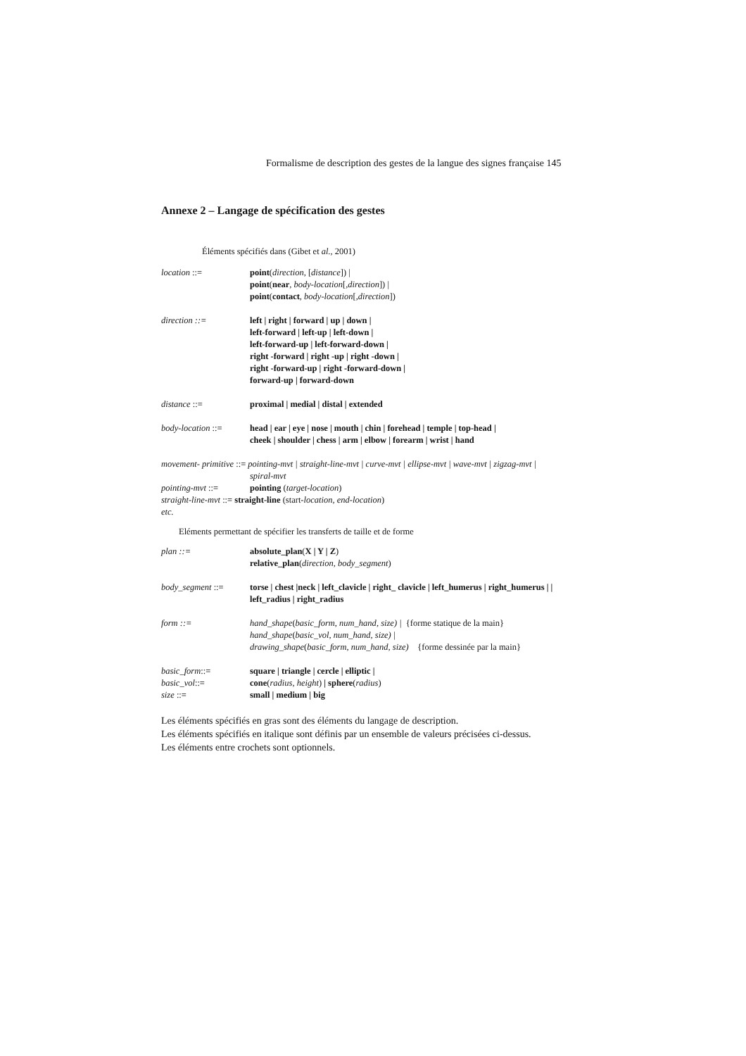Formalisme de description des gestes de la langue des signes française 145
Annexe 2 – Langage de spécification des gestes
Éléments spécifiés dans (Gibet et al., 2001)
location ::= point(direction, [distance]) |
point(near, body-location[,direction]) |
point(contact, body-location[,direction])
direction ::= left | right | forward | up | down |
left-forward | left-up | left-down |
left-forward-up | left-forward-down |
right -forward | right -up | right -down |
right -forward-up | right -forward-down |
forward-up | forward-down
distance ::= proximal | medial | distal | extended
body-location ::=
head | ear | eye | nose | mouth | chin | forehead | temple | top-head |
cheek | shoulder | chess | arm | elbow | forearm | wrist | hand
movement- primitive ::= pointing-mvt | straight-line-mvt | curve-mvt | ellipse-mvt | wave-mvt | zigzag-mvt |
spiral-mvt
pointing-mvt ::= pointing (target-location)
straight-line-mvt ::= straight-line (start-location, end-location)
etc.
Eléments permettant de spécifier les transferts de taille et de forme
plan ::= absolute_plan(X | Y | Z)
relative_plan(direction, body_segment)
body_segment ::= torse | chest |neck | left_clavicle | right_ clavicle | left_humerus | right_humerus | |
left_radius | right_radius
form ::= hand_shape(basic_form, num_hand, size) | {forme statique de la main}
hand_shape(basic_vol, num_hand, size) |
drawing_shape(basic_form, num_hand, size) {forme dessinée par la main}
basic_form::= square | triangle | cercle | elliptic |
basic_vol::= cone(radius, height) | sphere(radius)
size ::= small | medium | big
Les éléments spécifiés en gras sont des éléments du langage de description.
Les éléments spécifiés en italique sont définis par un ensemble de valeurs précisées ci-dessus.
Les éléments entre crochets sont optionnels.